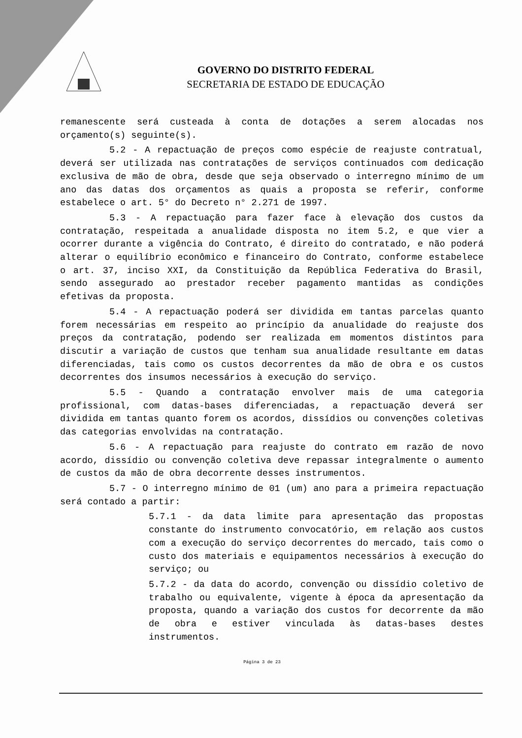GOVERNO DO DISTRITO FEDERAL
SECRETARIA DE ESTADO DE EDUCAÇÃO
remanescente será custeada à conta de dotações a serem alocadas nos orçamento(s) seguinte(s).
5.2 - A repactuação de preços como espécie de reajuste contratual, deverá ser utilizada nas contratações de serviços continuados com dedicação exclusiva de mão de obra, desde que seja observado o interregno mínimo de um ano das datas dos orçamentos as quais a proposta se referir, conforme estabelece o art. 5° do Decreto n° 2.271 de 1997.
5.3 - A repactuação para fazer face à elevação dos custos da contratação, respeitada a anualidade disposta no item 5.2, e que vier a ocorrer durante a vigência do Contrato, é direito do contratado, e não poderá alterar o equilíbrio econômico e financeiro do Contrato, conforme estabelece o art. 37, inciso XXI, da Constituição da República Federativa do Brasil, sendo assegurado ao prestador receber pagamento mantidas as condições efetivas da proposta.
5.4 - A repactuação poderá ser dividida em tantas parcelas quanto forem necessárias em respeito ao princípio da anualidade do reajuste dos preços da contratação, podendo ser realizada em momentos distintos para discutir a variação de custos que tenham sua anualidade resultante em datas diferenciadas, tais como os custos decorrentes da mão de obra e os custos decorrentes dos insumos necessários à execução do serviço.
5.5 - Quando a contratação envolver mais de uma categoria profissional, com datas-bases diferenciadas, a repactuação deverá ser dividida em tantas quanto forem os acordos, dissídios ou convenções coletivas das categorias envolvidas na contratação.
5.6 - A repactuação para reajuste do contrato em razão de novo acordo, dissídio ou convenção coletiva deve repassar integralmente o aumento de custos da mão de obra decorrente desses instrumentos.
5.7 - O interregno mínimo de 01 (um) ano para a primeira repactuação será contado a partir:
5.7.1 - da data limite para apresentação das propostas constante do instrumento convocatório, em relação aos custos com a execução do serviço decorrentes do mercado, tais como o custo dos materiais e equipamentos necessários à execução do serviço; ou
5.7.2 - da data do acordo, convenção ou dissídio coletivo de trabalho ou equivalente, vigente à época da apresentação da proposta, quando a variação dos custos for decorrente da mão de obra e estiver vinculada às datas-bases destes instrumentos.
Página 3 de 23